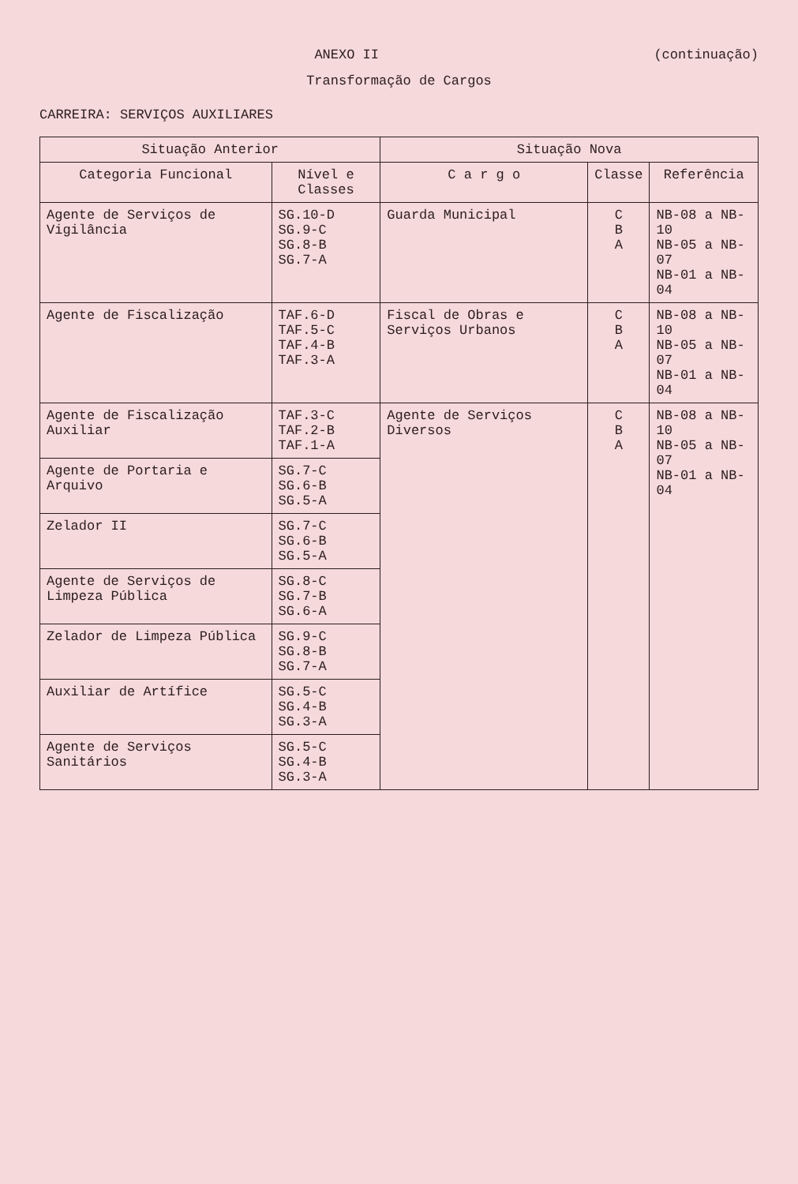ANEXO II (continuação)
Transformação de Cargos
CARREIRA: SERVIÇOS AUXILIARES
| Situação Anterior | | Situação Nova | | |
| --- | --- | --- | --- | --- |
| Categoria Funcional | Nível e Classes | C a r g o | Classe | Referência |
| Agente de Serviços de Vigilância | SG.10-D SG.9-C SG.8-B SG.7-A | Guarda Municipal | C B A | NB-08 a NB-10 NB-05 a NB-07 NB-01 a NB-04 |
| Agente de Fiscalização | TAF.6-D TAF.5-C TAF.4-B TAF.3-A | Fiscal de Obras e Serviços Urbanos | C B A | NB-08 a NB-10 NB-05 a NB-07 NB-01 a NB-04 |
| Agente de Fiscalização Auxiliar | TAF.3-C TAF.2-B TAF.1-A | Agente de Serviços Diversos | C B A | NB-08 a NB-10 NB-05 a NB-07 NB-01 a NB-04 |
| Agente de Portaria e Arquivo | SG.7-C SG.6-B SG.5-A | | | |
| Zelador II | SG.7-C SG.6-B SG.5-A | | | |
| Agente de Serviços de Limpeza Pública | SG.8-C SG.7-B SG.6-A | | | |
| Zelador de Limpeza Pública | SG.9-C SG.8-B SG.7-A | | | |
| Auxiliar de Artífice | SG.5-C SG.4-B SG.3-A | | | |
| Agente de Serviços Sanitários | SG.5-C SG.4-B SG.3-A | | | |